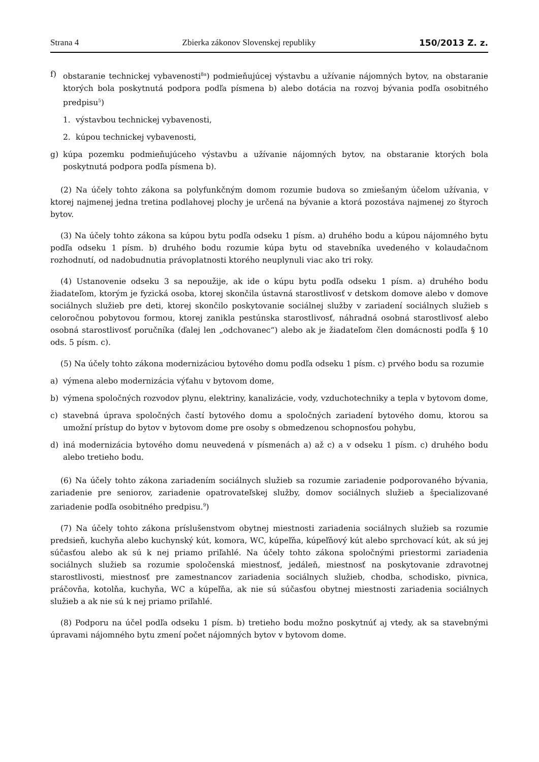Strana 4 Zbierka zákonov Slovenskej republiky 150/2013 Z. z.
f) obstaranie technickej vybavenosti<sup>8a</sup>) podmieňujúcej výstavbu a užívanie nájomných bytov, na obstaranie ktorých bola poskytnutá podpora podľa písmena b) alebo dotácia na rozvoj bývania podľa osobitného predpisu<sup>5</sup>)
1. výstavbou technickej vybavenosti,
2. kúpou technickej vybavenosti,
g) kúpa pozemku podmieňujúceho výstavbu a užívanie nájomných bytov, na obstaranie ktorých bola poskytnutá podpora podľa písmena b).
(2) Na účely tohto zákona sa polyfunkčným domom rozumie budova so zmiešaným účelom užívania, v ktorej najmenej jedna tretina podlahovej plochy je určená na bývanie a ktorá pozostáva najmenej zo štyroch bytov.
(3) Na účely tohto zákona sa kúpou bytu podľa odseku 1 písm. a) druhého bodu a kúpou nájomného bytu podľa odseku 1 písm. b) druhého bodu rozumie kúpa bytu od stavebníka uvedeného v kolaudačnom rozhodnutí, od nadobudnutia právoplatnosti ktorého neuplynuli viac ako tri roky.
(4) Ustanovenie odseku 3 sa nepoužije, ak ide o kúpu bytu podľa odseku 1 písm. a) druhého bodu žiadateľom, ktorým je fyzická osoba, ktorej skončila ústavná starostlivosť v detskom domove alebo v domove sociálnych služieb pre deti, ktorej skončilo poskytovanie sociálnej služby v zariadení sociálnych služieb s celoročnou pobytovou formou, ktorej zanikla pestúnska starostlivosť, náhradná osobná starostlivosť alebo osobná starostlivosť poručníka (ďalej len „odchovanec“) alebo ak je žiadateľom člen domácnosti podľa § 10 ods. 5 písm. c).
(5) Na účely tohto zákona modernizáciou bytového domu podľa odseku 1 písm. c) prvého bodu sa rozumie
a) výmena alebo modernizácia výťahu v bytovom dome,
b) výmena spoločných rozvodov plynu, elektriny, kanalizácie, vody, vzduchotechniky a tepla v bytovom dome,
c) stavebná úprava spoločných častí bytového domu a spoločných zariadení bytového domu, ktorou sa umožní prístup do bytov v bytovom dome pre osoby s obmedzenou schopnosťou pohybu,
d) iná modernizácia bytového domu neuvedená v písmenách a) až c) a v odseku 1 písm. c) druhého bodu alebo tretieho bodu.
(6) Na účely tohto zákona zariadením sociálnych služieb sa rozumie zariadenie podporovaného bývania, zariadenie pre seniorov, zariadenie opatrovateľskej služby, domov sociálnych služieb a špecializované zariadenie podľa osobitného predpisu.<sup>9</sup>)
(7) Na účely tohto zákona príslušenstvom obytnej miestnosti zariadenia sociálnych služieb sa rozumie predsieň, kuchyňa alebo kuchynský kút, komora, WC, kúpeľňa, kúpeľňový kút alebo sprchovací kút, ak sú jej súčasťou alebo ak sú k nej priamo priľahlé. Na účely tohto zákona spoločnými priestormi zariadenia sociálnych služieb sa rozumie spoločenská miestnosť, jedáleň, miestnosť na poskytovanie zdravotnej starostlivosti, miestnosť pre zamestnancov zariadenia sociálnych služieb, chodba, schodisko, pivnica, práčovňa, kotolňa, kuchyňa, WC a kúpeľňa, ak nie sú súčasťou obytnej miestnosti zariadenia sociálnych služieb a ak nie sú k nej priamo priľahlé.
(8) Podporu na účel podľa odseku 1 písm. b) tretieho bodu možno poskytnúť aj vtedy, ak sa stavebnými úpravami nájomného bytu zmení počet nájomných bytov v bytovom dome.